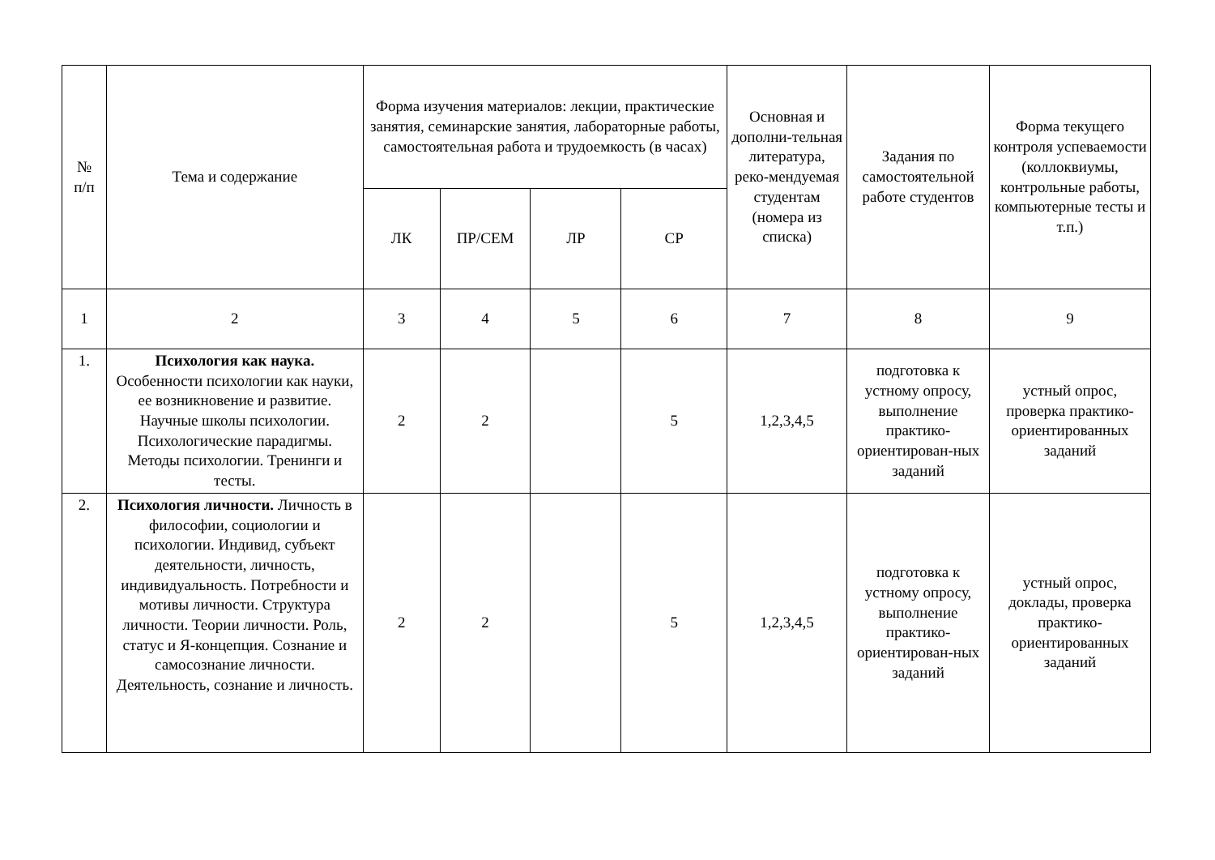| № п/п | Тема и содержание | Форма изучения материалов: лекции, практические занятия, семинарские занятия, лабораторные работы, самостоятельная работа и трудоемкость (в часах) | | | | Основная и дополни-тельная литература, реко-мендуемая студентам (номера из списка) | Задания по самостоятельной работе студентов | Форма текущего контроля успеваемости (коллоквиумы, контрольные работы, компьютерные тесты и т.п.) |
| --- | --- | --- | --- | --- | --- | --- | --- | --- |
| | | ЛК | ПР/СЕМ | ЛР | СР | | | |
| 1 | 2 | 3 | 4 | 5 | 6 | 7 | 8 | 9 |
| 1. | Психология как наука. Особенности психологии как науки, ее возникновение и развитие. Научные школы психологии. Психологические парадигмы. Методы психологии. Тренинги и тесты. | 2 | 2 | | 5 | 1,2,3,4,5 | подготовка к устному опросу, выполнение практико-ориентирован-ных заданий | устный опрос, проверка практико-ориентированных заданий |
| 2. | Психология личности. Личность в философии, социологии и психологии. Индивид, субъект деятельности, личность, индивидуальность. Потребности и мотивы личности. Структура личности. Теории личности. Роль, статус и Я-концепция. Сознание и самосознание личности. Деятельность, сознание и личность. | 2 | 2 | | 5 | 1,2,3,4,5 | подготовка к устному опросу, выполнение практико-ориентирован-ных заданий | устный опрос, доклады, проверка практико-ориентированных заданий |